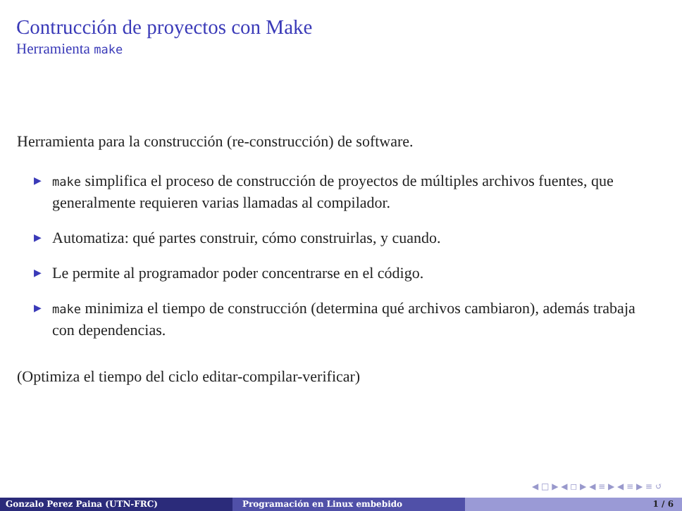Contrucción de proyectos con Make
Herramienta make
Herramienta para la construcción (re-construcción) de software.
▶ make simplifica el proceso de construcción de proyectos de múltiples archivos fuentes, que generalmente requieren varias llamadas al compilador.
▶ Automatiza: qué partes construir, cómo construirlas, y cuando.
▶ Le permite al programador poder concentrarse en el código.
▶ make minimiza el tiempo de construcción (determina qué archivos cambiaron), además trabaja con dependencias.
(Optimiza el tiempo del ciclo editar-compilar-verificar)
◀ □ ▶ ◀ ◻ ▶ ◀ ≡ ▶ ◀ ≡ ▶ ≡ ↺
Gonzalo Perez Paina (UTN-FRC) Programación en Linux embebido 1 / 6